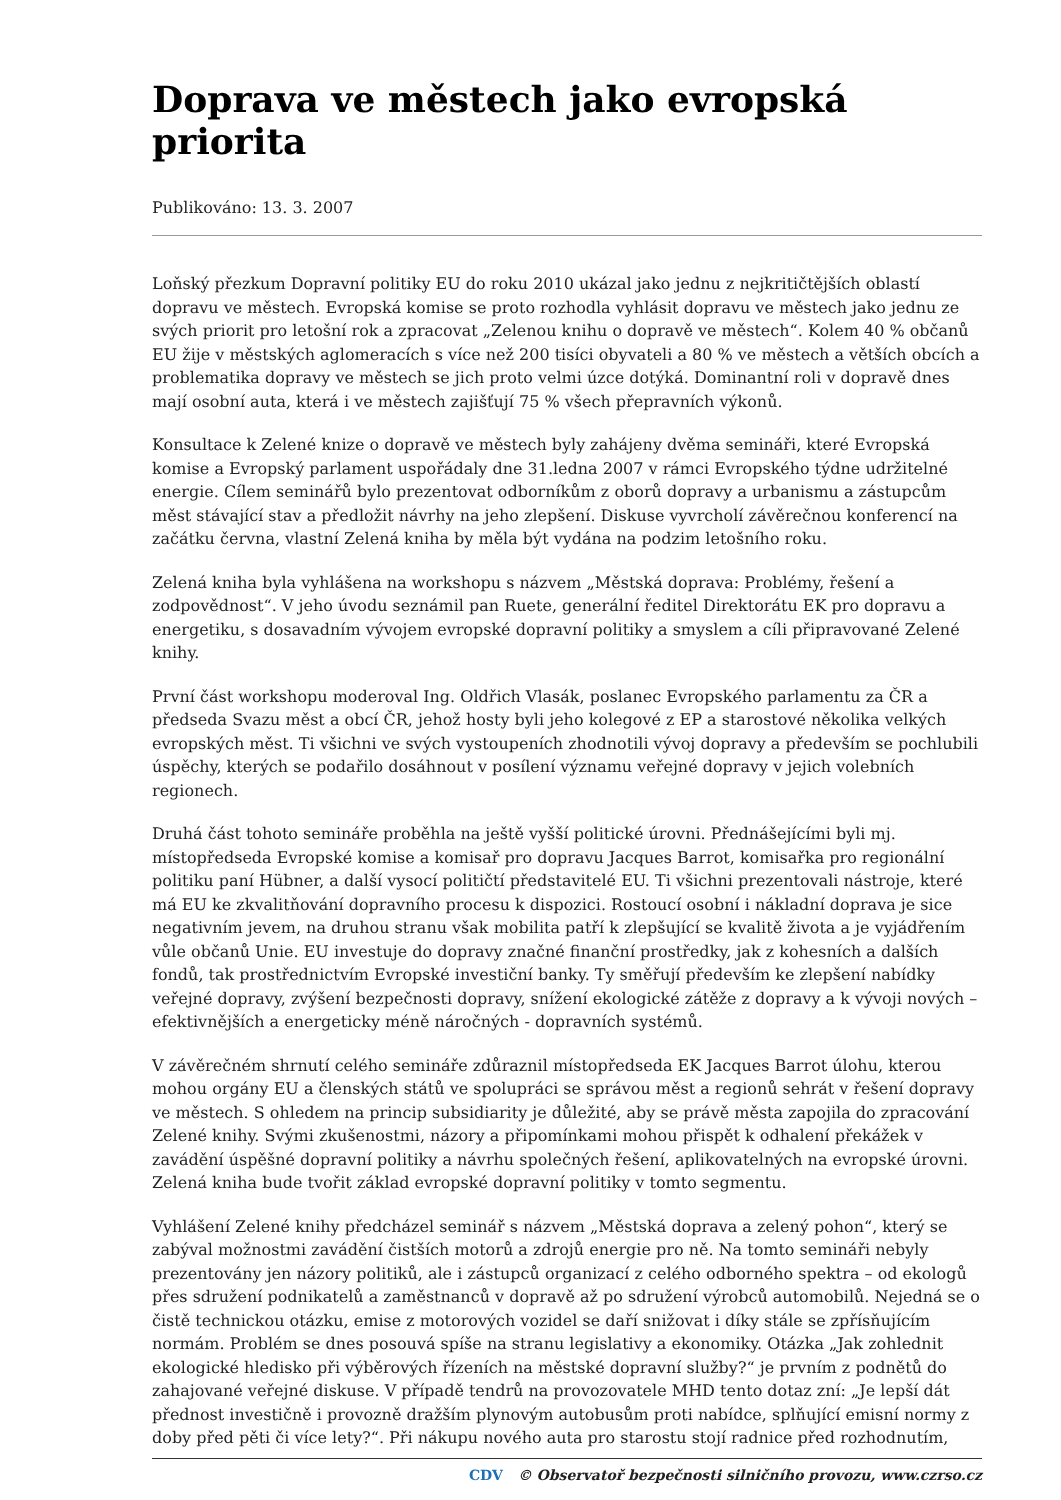Doprava ve městech jako evropská priorita
Publikováno: 13. 3. 2007
Loňský přezkum Dopravní politiky EU do roku 2010 ukázal jako jednu z nejkritičtějších oblastí dopravu ve městech. Evropská komise se proto rozhodla vyhlásit dopravu ve městech jako jednu ze svých priorit pro letošní rok a zpracovat „Zelenou knihu o dopravě ve městech“. Kolem 40 % občanů EU žije v městských aglomeracích s více než 200 tisíci obyvateli a 80 % ve městech a větších obcích a problematika dopravy ve městech se jich proto velmi úzce dotýká. Dominantní roli v dopravě dnes mají osobní auta, která i ve městech zajišťují 75 % všech přepravních výkonů.
Konsultace k Zelené knize o dopravě ve městech byly zahájeny dvěma semináři, které Evropská komise a Evropský parlament uspořádaly dne 31.ledna 2007 v rámci Evropského týdne udržitelné energie. Cílem seminářů bylo prezentovat odborníkům z oborů dopravy a urbanismu a zástupcům měst stávající stav a předložit návrhy na jeho zlepšení. Diskuse vyvrcholí závěrečnou konferencí na začátku června, vlastní Zelená kniha by měla být vydána na podzim letošního roku.
Zelená kniha byla vyhlášena na workshopu s názvem „Městská doprava: Problémy, řešení a zodpovědnost“. V jeho úvodu seznámil pan Ruete, generální ředitel Direktorátu EK pro dopravu a energetiku, s dosavadním vývojem evropské dopravní politiky a smyslem a cíli připravované Zelené knihy.
První část workshopu moderoval Ing. Oldřich Vlasák, poslanec Evropského parlamentu za ČR a předseda Svazu měst a obcí ČR, jehož hosty byli jeho kolegové z EP a starostové několika velkých evropských měst. Ti všichni ve svých vystoupeních zhodnotili vývoj dopravy a především se pochlubili úspěchy, kterých se podařilo dosáhnout v posílení významu veřejné dopravy v jejich volebních regionech.
Druhá část tohoto semináře proběhla na ještě vyšší politické úrovni. Přednášejícími byli mj. místopředseda Evropské komise a komisař pro dopravu Jacques Barrot, komisařka pro regionální politiku paní Hübner, a další vysocí političtí představitelé EU. Ti všichni prezentovali nástroje, které má EU ke zkvalitňování dopravního procesu k dispozici. Rostoucí osobní i nákladní doprava je sice negativním jevem, na druhou stranu však mobilita patří k zlepšující se kvalitě života a je vyjádřením vůle občanů Unie. EU investuje do dopravy značné finanční prostředky, jak z kohesních a dalších fondů, tak prostřednictvím Evropské investiční banky. Ty směřují především ke zlepšení nabídky veřejné dopravy, zvýšení bezpečnosti dopravy, snížení ekologické zátěže z dopravy a k vývoji nových – efektivnějších a energeticky méně náročných - dopravních systémů.
V závěrečném shrnutí celého semináře zdůraznil místopředseda EK Jacques Barrot úlohu, kterou mohou orgány EU a členských států ve spolupráci se správou měst a regionů sehrát v řešení dopravy ve městech. S ohledem na princip subsidiarity je důležité, aby se právě města zapojila do zpracování Zelené knihy. Svými zkušenostmi, názory a připomínkami mohou přispět k odhalení překážek v zavádění úspěšné dopravní politiky a návrhu společných řešení, aplikovatelných na evropské úrovni. Zelená kniha bude tvořit základ evropské dopravní politiky v tomto segmentu.
Vyhlášení Zelené knihy předcházel seminář s názvem „Městská doprava a zelený pohon“, který se zabýval možnostmi zavádění čistších motorů a zdrojů energie pro ně. Na tomto semináři nebyly prezentovány jen názory politiků, ale i zástupců organizací z celého odborného spektra – od ekologů přes sdružení podnikatelů a zaměstnanců v dopravě až po sdružení výrobců automobilů. Nejedná se o čistě technickou otázku, emise z motorových vozidel se daří snižovat i díky stále se zpřísňujícím normám. Problém se dnes posouvá spíše na stranu legislativy a ekonomiky. Otázka „Jak zohlednit ekologické hledisko při výběrových řízeních na městské dopravní služby?“ je prvním z podnětů do zahajované veřejné diskuse. V případě tendrů na provozovatele MHD tento dotaz zní: „Je lepší dát přednost investičně i provozně dražším plynovým autobusům proti nabídce, splňující emisní normy z doby před pěti či více lety?“. Při nákupu nového auta pro starostu stojí radnice před rozhodnutím,
CDV © Observatoř bezpečnosti silničního provozu, www.czrso.cz